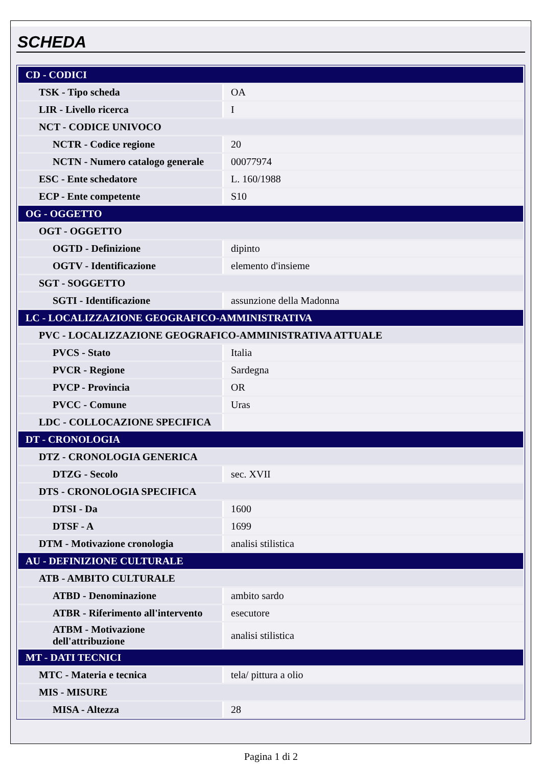SCHEDA
| CD - CODICI | |
| TSK - Tipo scheda | OA |
| LIR - Livello ricerca | I |
| NCT - CODICE UNIVOCO | |
| NCTR - Codice regione | 20 |
| NCTN - Numero catalogo generale | 00077974 |
| ESC - Ente schedatore | L. 160/1988 |
| ECP - Ente competente | S10 |
| OG - OGGETTO | |
| OGT - OGGETTO | |
| OGTD - Definizione | dipinto |
| OGTV - Identificazione | elemento d'insieme |
| SGT - SOGGETTO | |
| SGTI - Identificazione | assunzione della Madonna |
| LC - LOCALIZZAZIONE GEOGRAFICO-AMMINISTRATIVA | |
| PVC - LOCALIZZAZIONE GEOGRAFICO-AMMINISTRATIVA ATTUALE | |
| PVCS - Stato | Italia |
| PVCR - Regione | Sardegna |
| PVCP - Provincia | OR |
| PVCC - Comune | Uras |
| LDC - COLLOCAZIONE SPECIFICA | |
| DT - CRONOLOGIA | |
| DTZ - CRONOLOGIA GENERICA | |
| DTZG - Secolo | sec. XVII |
| DTS - CRONOLOGIA SPECIFICA | |
| DTSI - Da | 1600 |
| DTSF - A | 1699 |
| DTM - Motivazione cronologia | analisi stilistica |
| AU - DEFINIZIONE CULTURALE | |
| ATB - AMBITO CULTURALE | |
| ATBD - Denominazione | ambito sardo |
| ATBR - Riferimento all'intervento | esecutore |
| ATBM - Motivazione dell'attribuzione | analisi stilistica |
| MT - DATI TECNICI | |
| MTC - Materia e tecnica | tela/ pittura a olio |
| MIS - MISURE | |
| MISA - Altezza | 28 |
Pagina 1 di 2